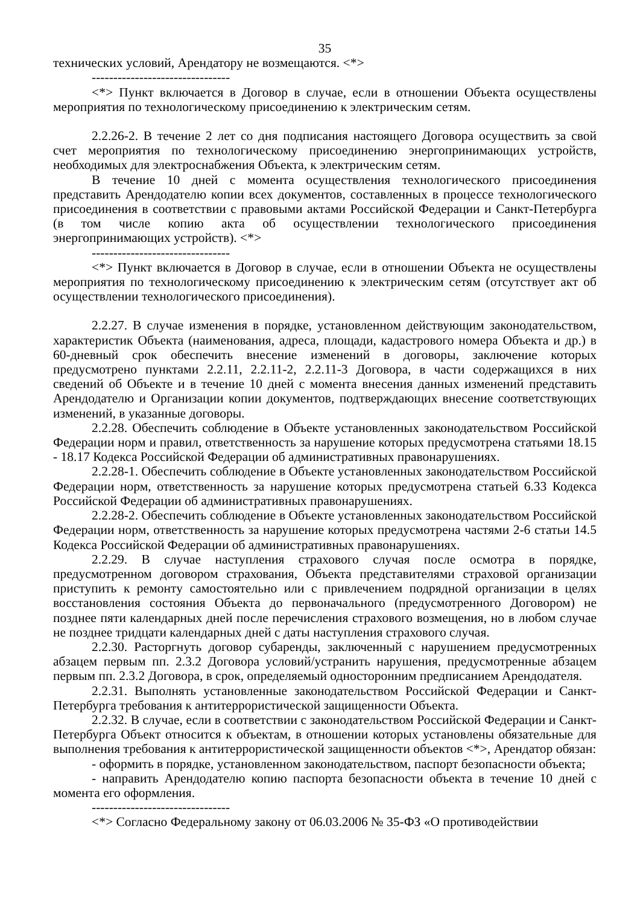35
технических условий, Арендатору не возмещаются. <*>
--------------------------------
<*> Пункт включается в Договор в случае, если в отношении Объекта осуществлены мероприятия по технологическому присоединению к электрическим сетям.
2.2.26-2. В течение 2 лет со дня подписания настоящего Договора осуществить за свой счет мероприятия по технологическому присоединению энергопринимающих устройств, необходимых для электроснабжения Объекта, к электрическим сетям.
В течение 10 дней с момента осуществления технологического присоединения представить Арендодателю копии всех документов, составленных в процессе технологического присоединения в соответствии с правовыми актами Российской Федерации и Санкт-Петербурга (в том числе копию акта об осуществлении технологического присоединения энергопринимающих устройств). <*>
--------------------------------
<*> Пункт включается в Договор в случае, если в отношении Объекта не осуществлены мероприятия по технологическому присоединению к электрическим сетям (отсутствует акт об осуществлении технологического присоединения).
2.2.27. В случае изменения в порядке, установленном действующим законодательством, характеристик Объекта (наименования, адреса, площади, кадастрового номера Объекта и др.) в 60-дневный срок обеспечить внесение изменений в договоры, заключение которых предусмотрено пунктами 2.2.11, 2.2.11-2, 2.2.11-3 Договора, в части содержащихся в них сведений об Объекте и в течение 10 дней с момента внесения данных изменений представить Арендодателю и Организации копии документов, подтверждающих внесение соответствующих изменений, в указанные договоры.
2.2.28. Обеспечить соблюдение в Объекте установленных законодательством Российской Федерации норм и правил, ответственность за нарушение которых предусмотрена статьями 18.15 - 18.17 Кодекса Российской Федерации об административных правонарушениях.
2.2.28-1. Обеспечить соблюдение в Объекте установленных законодательством Российской Федерации норм, ответственность за нарушение которых предусмотрена статьей 6.33 Кодекса Российской Федерации об административных правонарушениях.
2.2.28-2. Обеспечить соблюдение в Объекте установленных законодательством Российской Федерации норм, ответственность за нарушение которых предусмотрена частями 2-6 статьи 14.5 Кодекса Российской Федерации об административных правонарушениях.
2.2.29. В случае наступления страхового случая после осмотра в порядке, предусмотренном договором страхования, Объекта представителями страховой организации приступить к ремонту самостоятельно или с привлечением подрядной организации в целях восстановления состояния Объекта до первоначального (предусмотренного Договором) не позднее пяти календарных дней после перечисления страхового возмещения, но в любом случае не позднее тридцати календарных дней с даты наступления страхового случая.
2.2.30. Расторгнуть договор субаренды, заключенный с нарушением предусмотренных абзацем первым пп. 2.3.2 Договора условий/устранить нарушения, предусмотренные абзацем первым пп. 2.3.2 Договора, в срок, определяемый односторонним предписанием Арендодателя.
2.2.31. Выполнять установленные законодательством Российской Федерации и Санкт-Петербурга требования к антитеррористической защищенности Объекта.
2.2.32. В случае, если в соответствии с законодательством Российской Федерации и Санкт-Петербурга Объект относится к объектам, в отношении которых установлены обязательные для выполнения требования к антитеррористической защищенности объектов <*>, Арендатор обязан:
- оформить в порядке, установленном законодательством, паспорт безопасности объекта;
- направить Арендодателю копию паспорта безопасности объекта в течение 10 дней с момента его оформления.
--------------------------------
<*> Согласно Федеральному закону от 06.03.2006 № 35-ФЗ «О противодействии